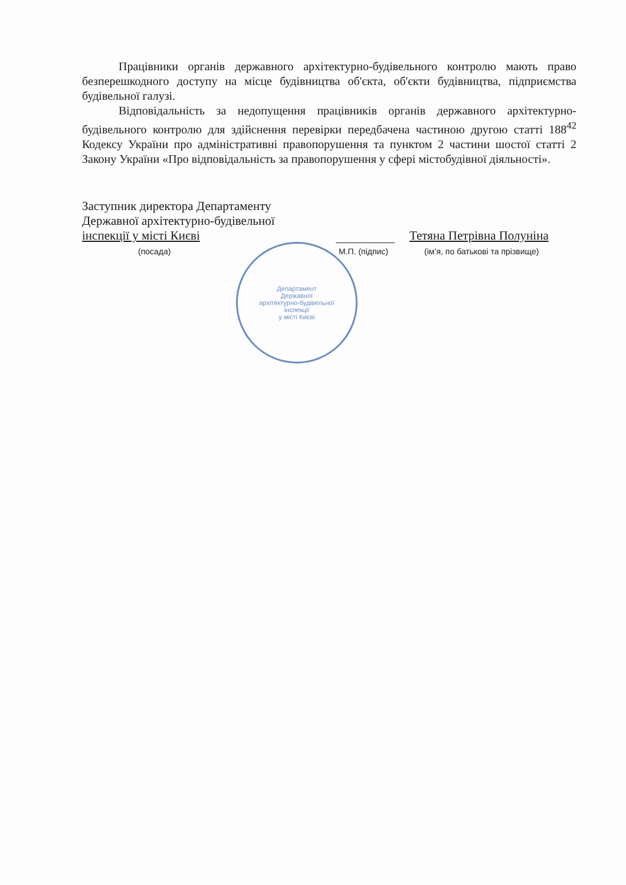Працівники органів державного архітектурно-будівельного контролю мають право безперешкодного доступу на місце будівництва об'єкта, об'єкти будівництва, підприємства будівельної галузі.
Відповідальність за недопущення працівників органів державного архітектурно-будівельного контролю для здійснення перевірки передбачена частиною другою статті 188<sup>42</sup> Кодексу України про адміністративні правопорушення та пунктом 2 частини шостої статті 2 Закону України «Про відповідальність за правопорушення у сфері містобудівної діяльності».
Заступник директора Департаменту
Державної архітектурно-будівельної
інспекції у місті Києві Тетяна Петрівна Полуніна
(посада) М.П. (підпис) (ім’я, по батькові та прізвище)
Департамент
Державної
архітектурно-будівельної
інспекції
у місті Києві